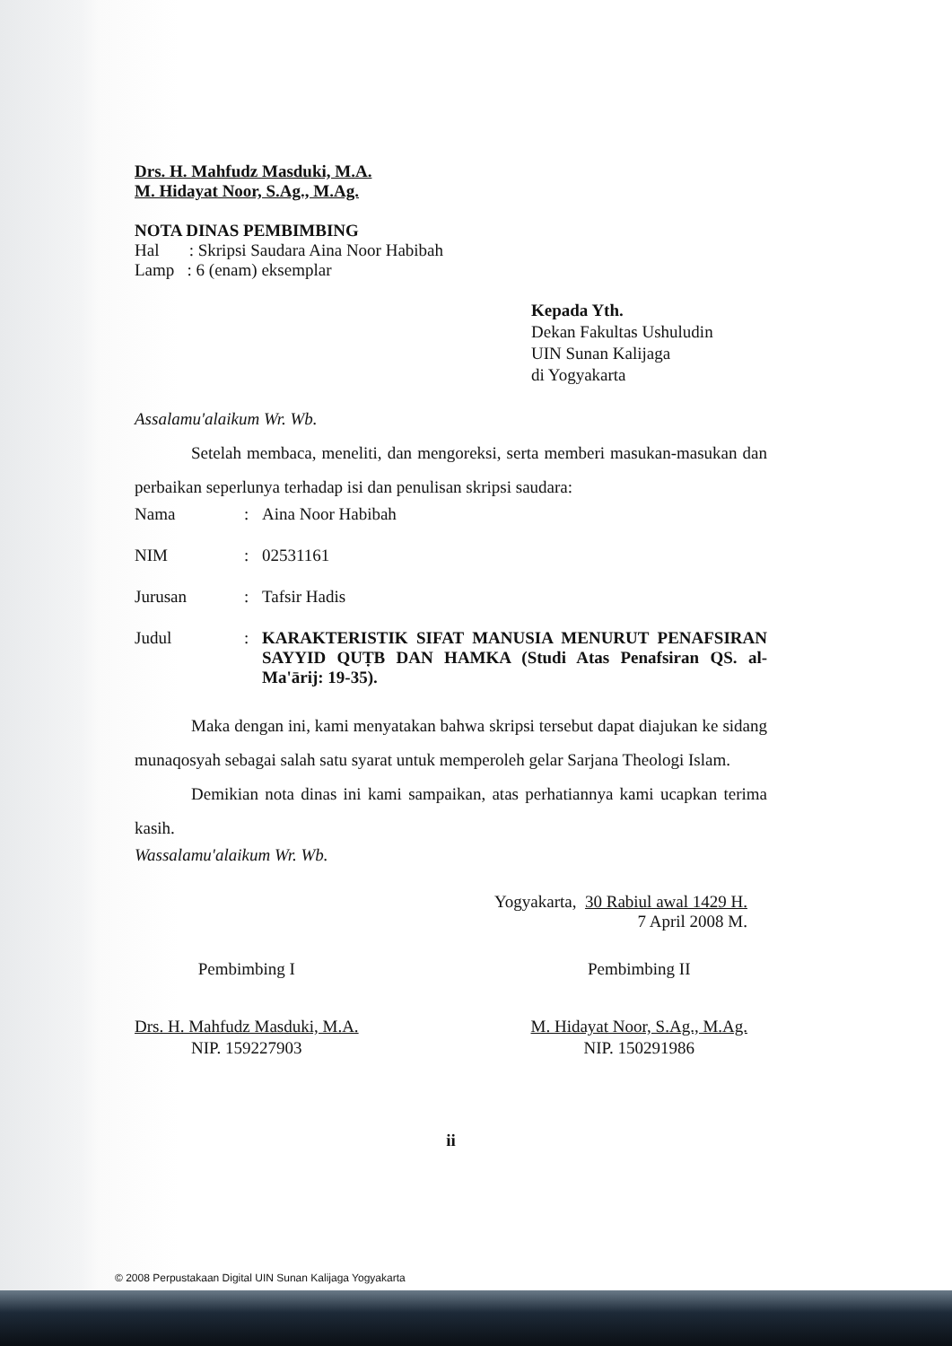Drs. H. Mahfudz Masduki, M.A.
M. Hidayat Noor, S.Ag., M.Ag.
NOTA DINAS PEMBIMBING
Hal : Skripsi Saudara Aina Noor Habibah
Lamp : 6 (enam) eksemplar
Kepada Yth.
Dekan Fakultas Ushuludin
UIN Sunan Kalijaga
di Yogyakarta
Assalamu'alaikum Wr. Wb.
Setelah membaca, meneliti, dan mengoreksi, serta memberi masukan-masukan dan perbaikan seperlunya terhadap isi dan penulisan skripsi saudara:
Nama: Aina Noor Habibah
NIM: 02531161
Jurusan: Tafsir Hadis
Judul: KARAKTERISTIK SIFAT MANUSIA MENURUT PENAFSIRAN SAYYID QUṬB DAN HAMKA (Studi Atas Penafsiran QS. al-Ma'ārij: 19-35).
Maka dengan ini, kami menyatakan bahwa skripsi tersebut dapat diajukan ke sidang munaqosyah sebagai salah satu syarat untuk memperoleh gelar Sarjana Theologi Islam.
Demikian nota dinas ini kami sampaikan, atas perhatiannya kami ucapkan terima kasih.
Wassalamu'alaikum Wr. Wb.
Yogyakarta, 30 Rabiul awal 1429 H.
7 April 2008 M.
Pembimbing I
Drs. H. Mahfudz Masduki, M.A.
NIP. 159227903
Pembimbing II
M. Hidayat Noor, S.Ag., M.Ag.
NIP. 150291986
ii
© 2008 Perpustakaan Digital UIN Sunan Kalijaga Yogyakarta